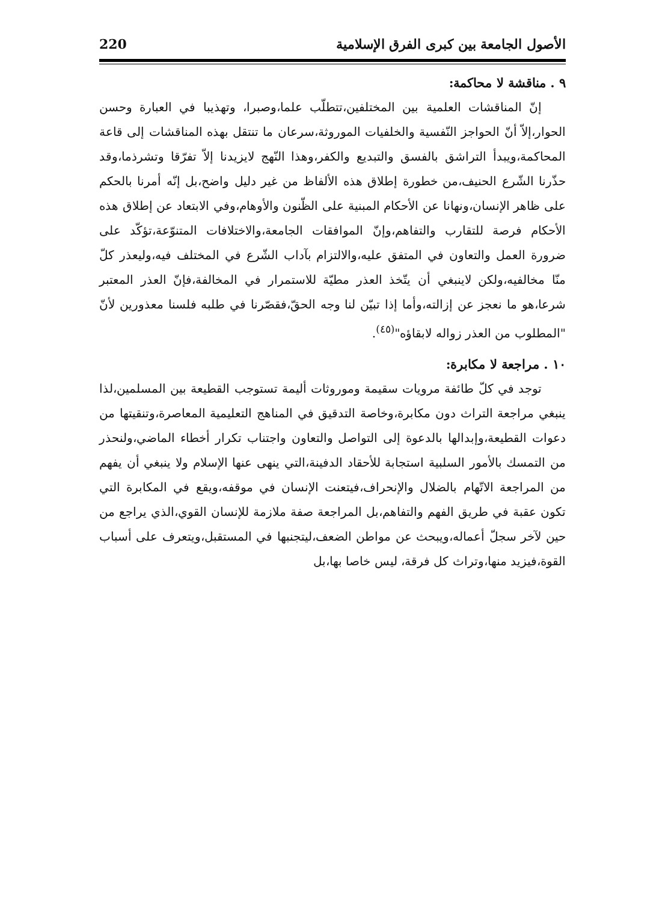الأصول الجامعة بين كبرى الفرق الإسلامية 220
٩ . مناقشة لا محاكمة:
إنّ المناقشات العلمية بين المختلفين،تتطلّب علما،وصبرا، وتهذيبا في العبارة وحسن الحوار،إلاّ أنّ الحواجز النّفسية والخلفيات الموروثة،سرعان ما تنتقل بهذه المناقشات إلى قاعة المحاكمة،ويبدأ التراشق بالفسق والتبديع والكفر،وهذا النّهج لايزيدنا إلاّ تفرّقا وتشرذما،وقد حذّرنا الشّرع الحنيف،من خطورة إطلاق هذه الألفاظ من غير دليل واضح،بل إنّه أمرنا بالحكم على ظاهر الإنسان،ونهانا عن الأحكام المبنية على الظّنون والأوهام،وفي الابتعاد عن إطلاق هذه الأحكام فرصة للتقارب والتفاهم،وإنّ الموافقات الجامعة،والاختلافات المتنوّعة،تؤكّد على ضرورة العمل والتعاون في المتفق عليه،والالتزام بآداب الشّرع في المختلف فيه،وليعذر كلّ منّا مخالفيه،ولكن لاينبغي أن يتّخذ العذر مطيّة للاستمرار في المخالفة،فإنّ العذر المعتبر شرعا،هو ما نعجز عن إزالته،وأما إذا تبيّن لنا وجه الحقّ،فقصّرنا في طلبه فلسنا معذورين لأنّ "المطلوب من العذر زواله لابقاؤه"<sup>(٤٥)</sup>.
١٠ . مراجعة لا مكابرة:
توجد في كلّ طائفة مرويات سقيمة وموروثات أليمة تستوجب القطيعة بين المسلمين،لذا ينبغي مراجعة التراث دون مكابرة،وخاصة التدقيق في المناهج التعليمية المعاصرة،وتنقيتها من دعوات القطيعة،وإبدالها بالدعوة إلى التواصل والتعاون واجتناب تكرار أخطاء الماضي،ولنحذر من التمسك بالأمور السلبية استجابة للأحقاد الدفينة،التي ينهى عنها الإسلام ولا ينبغي أن يفهم من المراجعة الاتّهام بالضلال والإنحراف،فيتعنت الإنسان في موقفه،ويقع في المكابرة التي تكون عقبة في طريق الفهم والتفاهم،بل المراجعة صفة ملازمة للإنسان القوي،الذي يراجع من حين لآخر سجلّ أعماله،ويبحث عن مواطن الضعف،ليتجنبها في المستقبل،ويتعرف على أسباب القوة،فيزيد منها،وتراث كل فرقة، ليس خاصا بها،بل